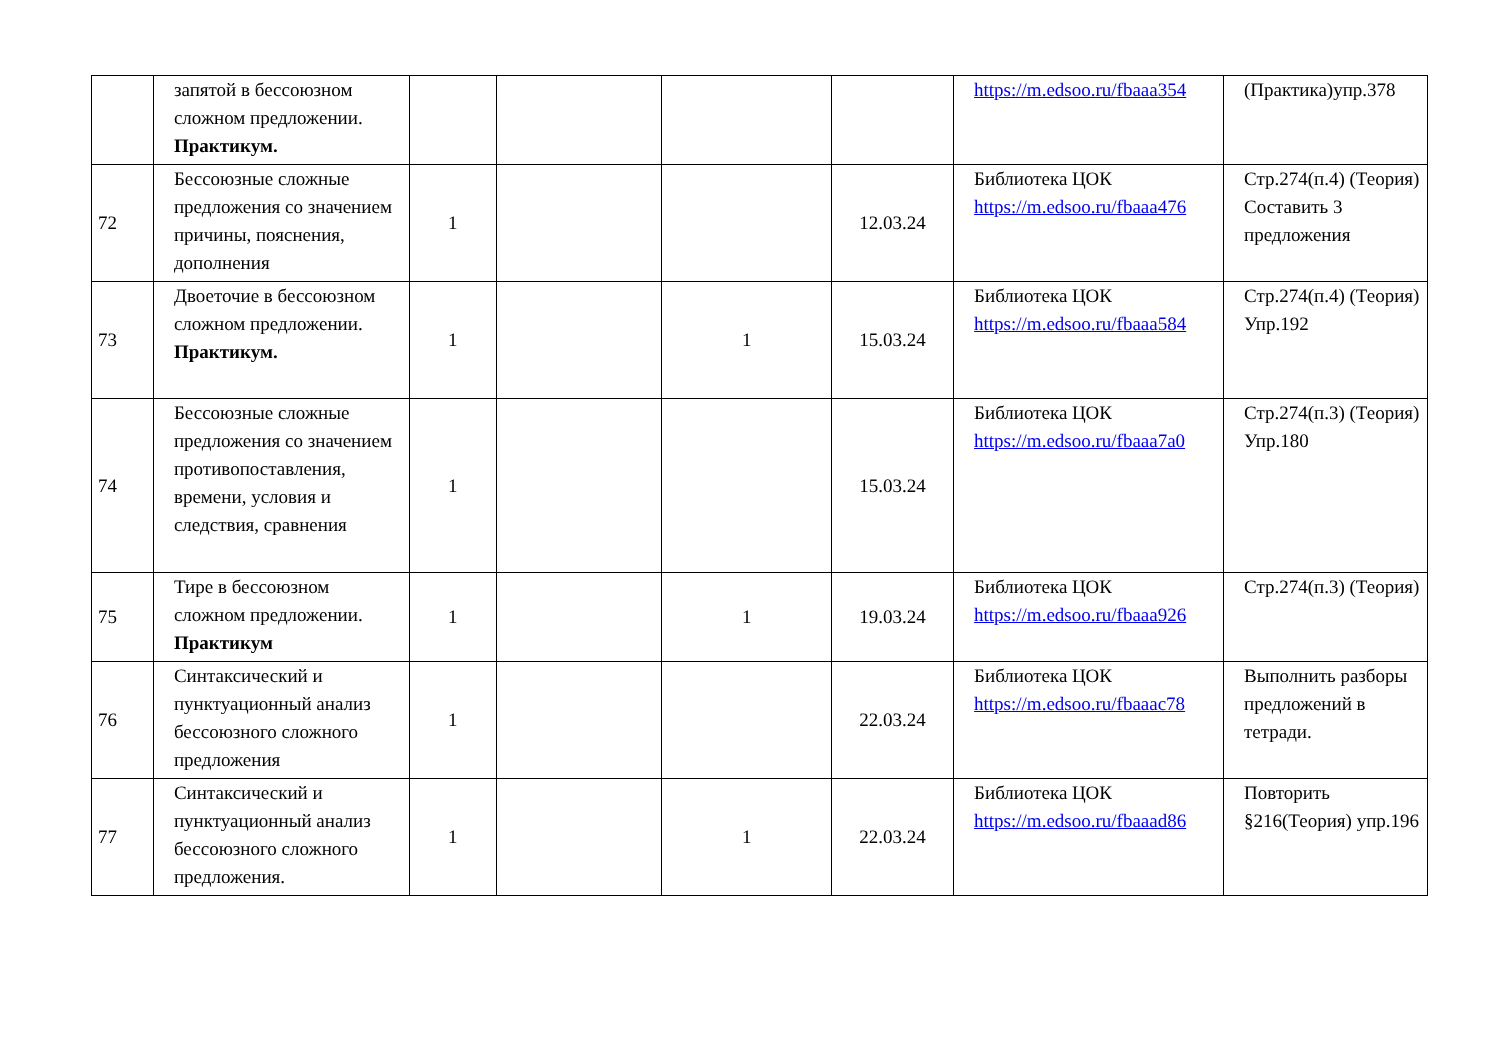| | запятой в бессоюзном сложном предложении. Практикум. | | | | | https://m.edsoo.ru/fbaaa354 | (Практика)упр.378 |
| 72 | Бессоюзные сложные предложения со значением причины, пояснения, дополнения | 1 | | | 12.03.24 | Библиотека ЦОК https://m.edsoo.ru/fbaaa476 | Стр.274(п.4) (Теория) Составить 3 предложения |
| 73 | Двоеточие в бессоюзном сложном предложении. Практикум. | 1 | | 1 | 15.03.24 | Библиотека ЦОК https://m.edsoo.ru/fbaaa584 | Стр.274(п.4) (Теория) Упр.192 |
| 74 | Бессоюзные сложные предложения со значением противопоставления, времени, условия и следствия, сравнения | 1 | | | 15.03.24 | Библиотека ЦОК https://m.edsoo.ru/fbaaa7a0 | Стр.274(п.3) (Теория) Упр.180 |
| 75 | Тире в бессоюзном сложном предложении. Практикум | 1 | | 1 | 19.03.24 | Библиотека ЦОК https://m.edsoo.ru/fbaaa926 | Стр.274(п.3) (Теория) |
| 76 | Синтаксический и пунктуационный анализ бессоюзного сложного предложения | 1 | | | 22.03.24 | Библиотека ЦОК https://m.edsoo.ru/fbaaac78 | Выполнить разборы предложений в тетради. |
| 77 | Синтаксический и пунктуационный анализ бессоюзного сложного предложения. | 1 | | 1 | 22.03.24 | Библиотека ЦОК https://m.edsoo.ru/fbaaad86 | Повторить §216(Теория) упр.196 |